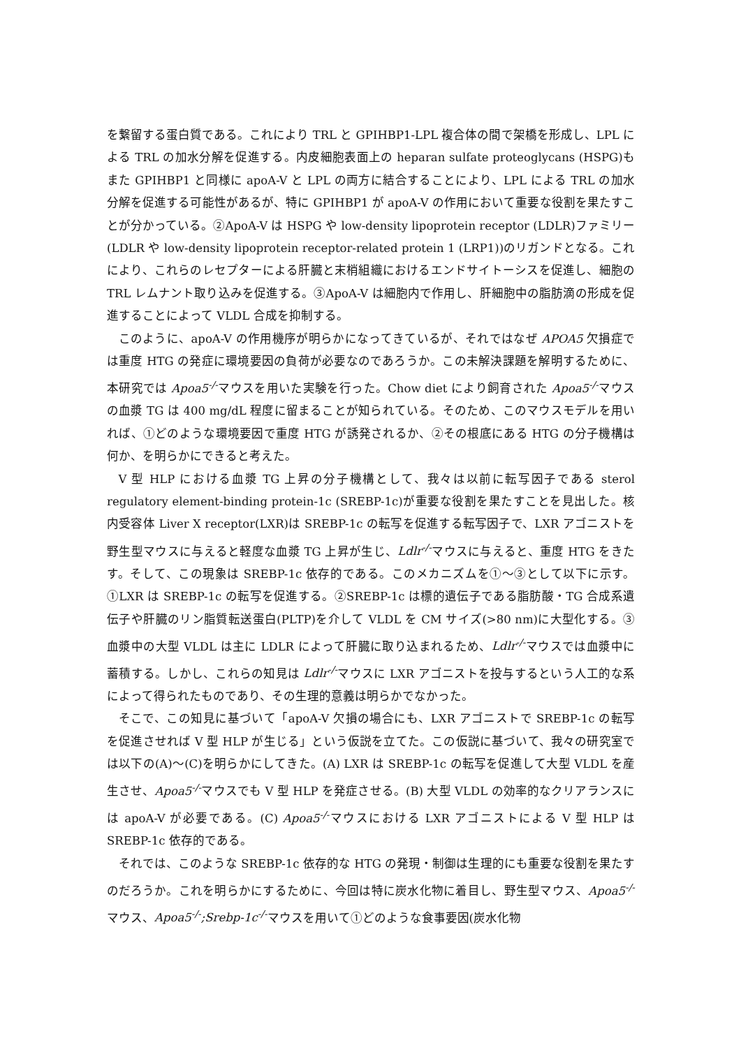を繋留する蛋白質である。これにより TRL と GPIHBP1-LPL 複合体の間で架橋を形成し、LPL による TRL の加水分解を促進する。内皮細胞表面上の heparan sulfate proteoglycans (HSPG)もまた GPIHBP1 と同様に apoA-V と LPL の両方に結合することにより、LPL による TRL の加水分解を促進する可能性があるが、特に GPIHBP1 が apoA-V の作用において重要な役割を果たすことが分かっている。②ApoA-V は HSPG や low-density lipoprotein receptor (LDLR)ファミリー(LDLR や low-density lipoprotein receptor-related protein 1 (LRP1))のリガンドとなる。これにより、これらのレセプターによる肝臓と末梢組織におけるエンドサイトーシスを促進し、細胞の TRL レムナント取り込みを促進する。③ApoA-V は細胞内で作用し、肝細胞中の脂肪滴の形成を促進することによって VLDL 合成を抑制する。
このように、apoA-V の作用機序が明らかになってきているが、それではなぜ APOA5 欠損症では重度 HTG の発症に環境要因の負荷が必要なのであろうか。この未解決課題を解明するために、本研究では Apoa5<sup>-/-</sup>マウスを用いた実験を行った。Chow diet により飼育された Apoa5<sup>-/-</sup>マウスの血漿 TG は 400 mg/dL 程度に留まることが知られている。そのため、このマウスモデルを用いれば、①どのような環境要因で重度 HTG が誘発されるか、②その根底にある HTG の分子機構は何か、を明らかにできると考えた。
V 型 HLP における血漿 TG 上昇の分子機構として、我々は以前に転写因子である sterol regulatory element-binding protein-1c (SREBP-1c)が重要な役割を果たすことを見出した。核内受容体 Liver X receptor(LXR)は SREBP-1c の転写を促進する転写因子で、LXR アゴニストを野生型マウスに与えると軽度な血漿 TG 上昇が生じ、Ldlr<sup>-/-</sup>マウスに与えると、重度 HTG をきたす。そして、この現象は SREBP-1c 依存的である。このメカニズムを①～③として以下に示す。①LXR は SREBP-1c の転写を促進する。②SREBP-1c は標的遺伝子である脂肪酸・TG 合成系遺伝子や肝臓のリン脂質転送蛋白(PLTP)を介して VLDL を CM サイズ(>80 nm)に大型化する。③血漿中の大型 VLDL は主に LDLR によって肝臓に取り込まれるため、Ldlr<sup>-/-</sup>マウスでは血漿中に蓄積する。しかし、これらの知見は Ldlr<sup>-/-</sup>マウスに LXR アゴニストを投与するという人工的な系によって得られたものであり、その生理的意義は明らかでなかった。
そこで、この知見に基づいて「apoA-V 欠損の場合にも、LXR アゴニストで SREBP-1c の転写を促進させれば V 型 HLP が生じる」という仮説を立てた。この仮説に基づいて、我々の研究室では以下の(A)～(C)を明らかにしてきた。(A) LXR は SREBP-1c の転写を促進して大型 VLDL を産生させ、Apoa5<sup>-/-</sup>マウスでも V 型 HLP を発症させる。(B) 大型 VLDL の効率的なクリアランスには apoA-V が必要である。(C) Apoa5<sup>-/-</sup>マウスにおける LXR アゴニストによる V 型 HLP は SREBP-1c 依存的である。
それでは、このような SREBP-1c 依存的な HTG の発現・制御は生理的にも重要な役割を果たすのだろうか。これを明らかにするために、今回は特に炭水化物に着目し、野生型マウス、Apoa5<sup>-/-</sup>マウス、Apoa5<sup>-/-</sup>;Srebp-1c<sup>-/-</sup>マウスを用いて①どのような食事要因(炭水化物